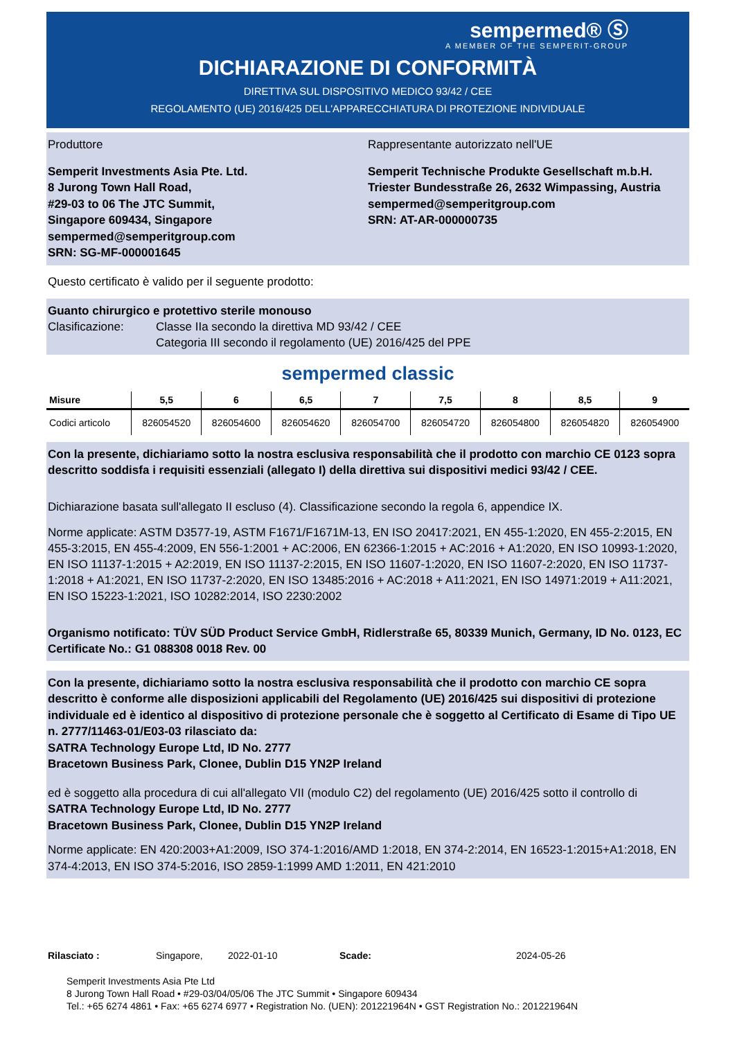sempermed® Ⓢ
A MEMBER OF THE SEMPERIT-GROUP
DICHIARAZIONE DI CONFORMITÀ
DIRETTIVA SUL DISPOSITIVO MEDICO 93/42 / CEE
REGOLAMENTO (UE) 2016/425 DELL'APPARECCHIATURA DI PROTEZIONE INDIVIDUALE
Produttore
Semperit Investments Asia Pte. Ltd.
8 Jurong Town Hall Road,
#29-03 to 06 The JTC Summit,
Singapore 609434, Singapore
sempermed@semperitgroup.com
SRN: SG-MF-000001645
Rappresentante autorizzato nell'UE
Semperit Technische Produkte Gesellschaft m.b.H.
Triester Bundesstraße 26, 2632 Wimpassing, Austria
sempermed@semperitgroup.com
SRN: AT-AR-000000735
Questo certificato è valido per il seguente prodotto:
Guanto chirurgico e protettivo sterile monouso
Clasificazione: Classe IIa secondo la direttiva MD 93/42 / CEE
Categoria III secondo il regolamento (UE) 2016/425 del PPE
sempermed classic
| Misure | 5,5 | 6 | 6,5 | 7 | 7,5 | 8 | 8,5 | 9 |
| --- | --- | --- | --- | --- | --- | --- | --- | --- |
| Codici articolo | 826054520 | 826054600 | 826054620 | 826054700 | 826054720 | 826054800 | 826054820 | 826054900 |
Con la presente, dichiariamo sotto la nostra esclusiva responsabilità che il prodotto con marchio CE 0123 sopra descritto soddisfa i requisiti essenziali (allegato I) della direttiva sui dispositivi medici 93/42 / CEE.
Dichiarazione basata sull'allegato II escluso (4). Classificazione secondo la regola 6, appendice IX.
Norme applicate: ASTM D3577-19, ASTM F1671/F1671M-13, EN ISO 20417:2021, EN 455-1:2020, EN 455-2:2015, EN 455-3:2015, EN 455-4:2009, EN 556-1:2001 + AC:2006, EN 62366-1:2015 + AC:2016 + A1:2020, EN ISO 10993-1:2020, EN ISO 11137-1:2015 + A2:2019, EN ISO 11137-2:2015, EN ISO 11607-1:2020, EN ISO 11607-2:2020, EN ISO 11737-1:2018 + A1:2021, EN ISO 11737-2:2020, EN ISO 13485:2016 + AC:2018 + A11:2021, EN ISO 14971:2019 + A11:2021, EN ISO 15223-1:2021, ISO 10282:2014, ISO 2230:2002
Organismo notificato: TÜV SÜD Product Service GmbH, Ridlerstraße 65, 80339 Munich, Germany, ID No. 0123, EC Certificate No.: G1 088308 0018 Rev. 00
Con la presente, dichiariamo sotto la nostra esclusiva responsabilità che il prodotto con marchio CE sopra descritto è conforme alle disposizioni applicabili del Regolamento (UE) 2016/425 sui dispositivi di protezione individuale ed è identico al dispositivo di protezione personale che è soggetto al Certificato di Esame di Tipo UE n. 2777/11463-01/E03-03 rilasciato da:
SATRA Technology Europe Ltd, ID No. 2777
Bracetown Business Park, Clonee, Dublin D15 YN2P Ireland
ed è soggetto alla procedura di cui all'allegato VII (modulo C2) del regolamento (UE) 2016/425 sotto il controllo di
SATRA Technology Europe Ltd, ID No. 2777
Bracetown Business Park, Clonee, Dublin D15 YN2P Ireland
Norme applicate: EN 420:2003+A1:2009, ISO 374-1:2016/AMD 1:2018, EN 374-2:2014, EN 16523-1:2015+A1:2018, EN 374-4:2013, EN ISO 374-5:2016, ISO 2859-1:1999 AMD 1:2011, EN 421:2010
Rilasciato : Singapore, 2022-01-10 Scade: 2024-05-26
Semperit Investments Asia Pte Ltd
8 Jurong Town Hall Road • #29-03/04/05/06 The JTC Summit • Singapore 609434
Tel.: +65 6274 4861 • Fax: +65 6274 6977 • Registration No. (UEN): 201221964N • GST Registration No.: 201221964N